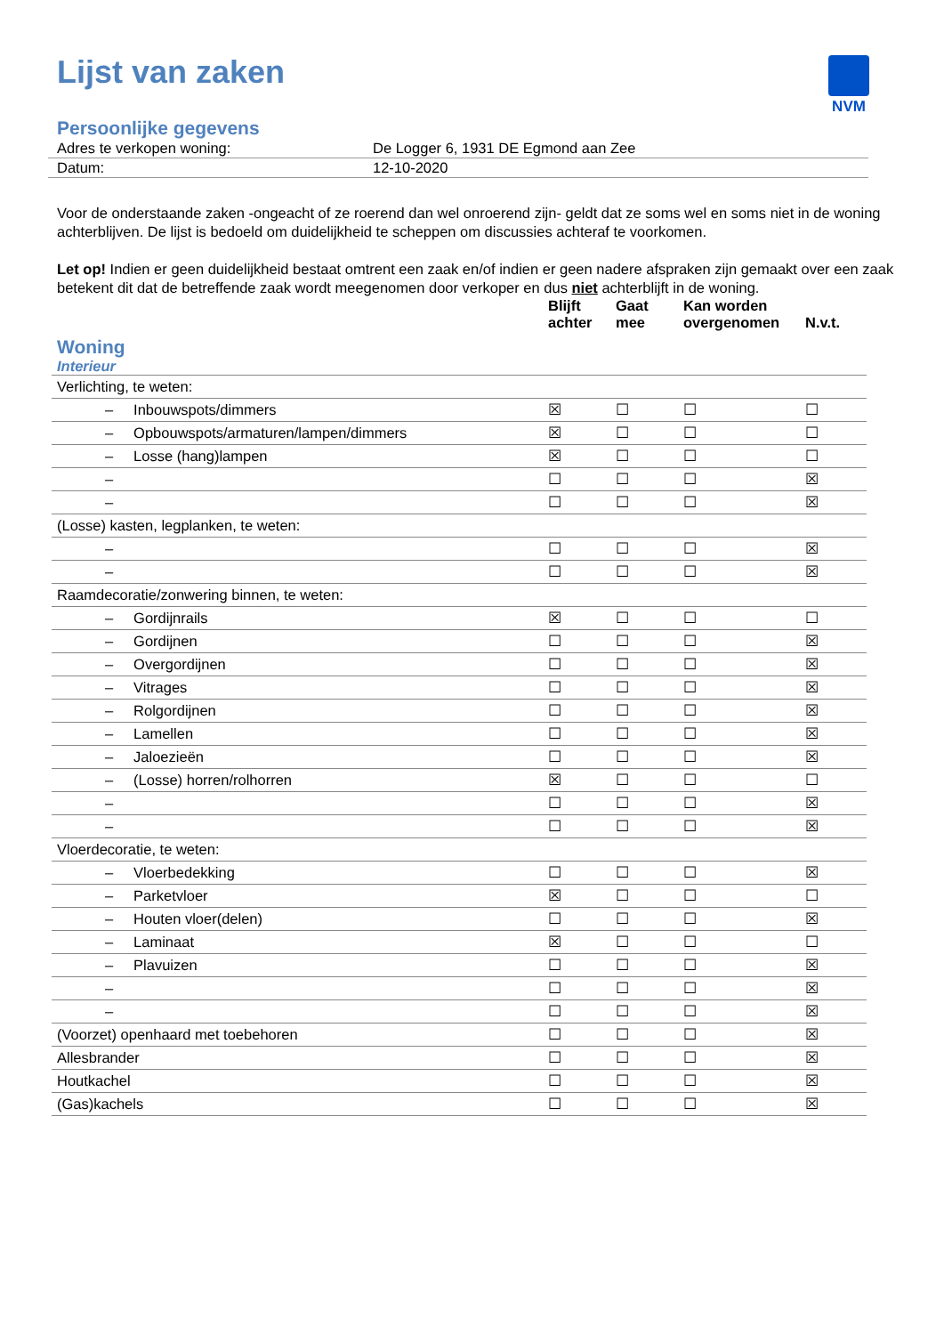NVM
Lijst van zaken
Persoonlijke gegevens
| Adres te verkopen woning: | De Logger 6, 1931 DE Egmond aan Zee |
| Datum: | 12-10-2020 |
Voor de onderstaande zaken -ongeacht of ze roerend dan wel onroerend zijn- geldt dat ze soms wel en soms niet in de woning achterblijven. De lijst is bedoeld om duidelijkheid te scheppen om discussies achteraf te voorkomen.
Let op! Indien er geen duidelijkheid bestaat omtrent een zaak en/of indien er geen nadere afspraken zijn gemaakt over een zaak betekent dit dat de betreffende zaak wordt meegenomen door verkoper en dus niet achterblijft in de woning.
| | Blijft achter | Gaat mee | Kan worden overgenomen | N.v.t. |
| --- | --- | --- | --- | --- |
| Woning Interieur | | | | |
| Verlichting, te weten: | | | | |
| – Inbouwspots/dimmers | ☒ | ☐ | ☐ | ☐ |
| – Opbouwspots/armaturen/lampen/dimmers | ☒ | ☐ | ☐ | ☐ |
| – Losse (hang)lampen | ☒ | ☐ | ☐ | ☐ |
| – | ☐ | ☐ | ☐ | ☒ |
| – | ☐ | ☐ | ☐ | ☒ |
| (Losse) kasten, legplanken, te weten: | | | | |
| – | ☐ | ☐ | ☐ | ☒ |
| – | ☐ | ☐ | ☐ | ☒ |
| Raamdecoratie/zonwering binnen, te weten: | | | | |
| – Gordijnrails | ☒ | ☐ | ☐ | ☐ |
| – Gordijnen | ☐ | ☐ | ☐ | ☒ |
| – Overgordijnen | ☐ | ☐ | ☐ | ☒ |
| – Vitrages | ☐ | ☐ | ☐ | ☒ |
| – Rolgordijnen | ☐ | ☐ | ☐ | ☒ |
| – Lamellen | ☐ | ☐ | ☐ | ☒ |
| – Jaloezieën | ☐ | ☐ | ☐ | ☒ |
| – (Losse) horren/rolhorren | ☒ | ☐ | ☐ | ☐ |
| – | ☐ | ☐ | ☐ | ☒ |
| – | ☐ | ☐ | ☐ | ☒ |
| Vloerdecoratie, te weten: | | | | |
| – Vloerbedekking | ☐ | ☐ | ☐ | ☒ |
| – Parketvloer | ☒ | ☐ | ☐ | ☐ |
| – Houten vloer(delen) | ☐ | ☐ | ☐ | ☒ |
| – Laminaat | ☒ | ☐ | ☐ | ☐ |
| – Plavuizen | ☐ | ☐ | ☐ | ☒ |
| – | ☐ | ☐ | ☐ | ☒ |
| – | ☐ | ☐ | ☐ | ☒ |
| (Voorzet) openhaard met toebehoren | ☐ | ☐ | ☐ | ☒ |
| Allesbrander | ☐ | ☐ | ☐ | ☒ |
| Houtkachel | ☐ | ☐ | ☐ | ☒ |
| (Gas)kachels | ☐ | ☐ | ☐ | ☒ |